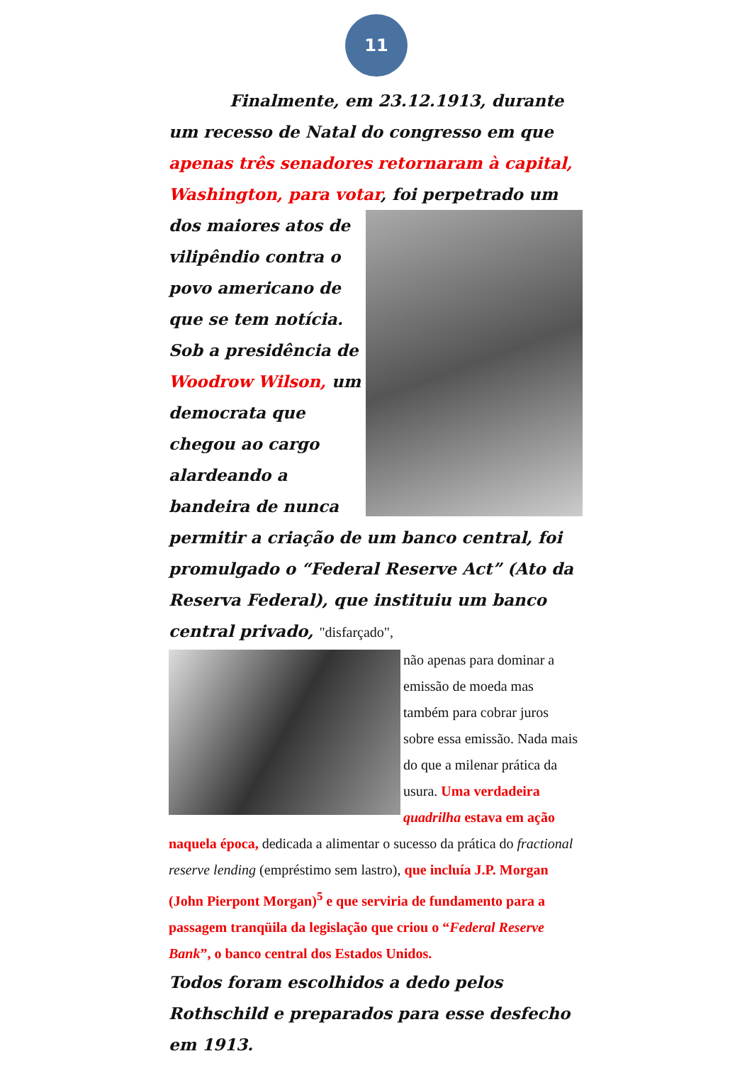11
Finalmente, em 23.12.1913, durante um recesso de Natal do congresso em que apenas três senadores retornaram à capital, Washington, para votar, foi perpetrado um dos maiores atos de
vilipêndio contra o povo americano de que se tem notícia. Sob a presidência de Woodrow Wilson, um democrata que chegou ao cargo alardeando a bandeira de nunca permitir a criação de um banco central, foi promulgado o “Federal Reserve Act” (Ato da Reserva Federal), que instituiu um banco central privado, "disfarçado",
não apenas para dominar a emissão de moeda mas também para cobrar juros sobre essa emissão. Nada mais do que a milenar prática da usura. Uma verdadeira quadrilha estava em ação naquela época, dedicada a alimentar o sucesso da prática do fractional reserve lending (empréstimo sem lastro), que incluía J.P. Morgan (John Pierpont Morgan)<sup>5</sup> e que serviria de fundamento para a passagem tranqüila da legislação que criou o “Federal Reserve Bank”, o banco central dos Estados Unidos.
Todos foram escolhidos a dedo pelos Rothschild e preparados para esse desfecho em 1913.